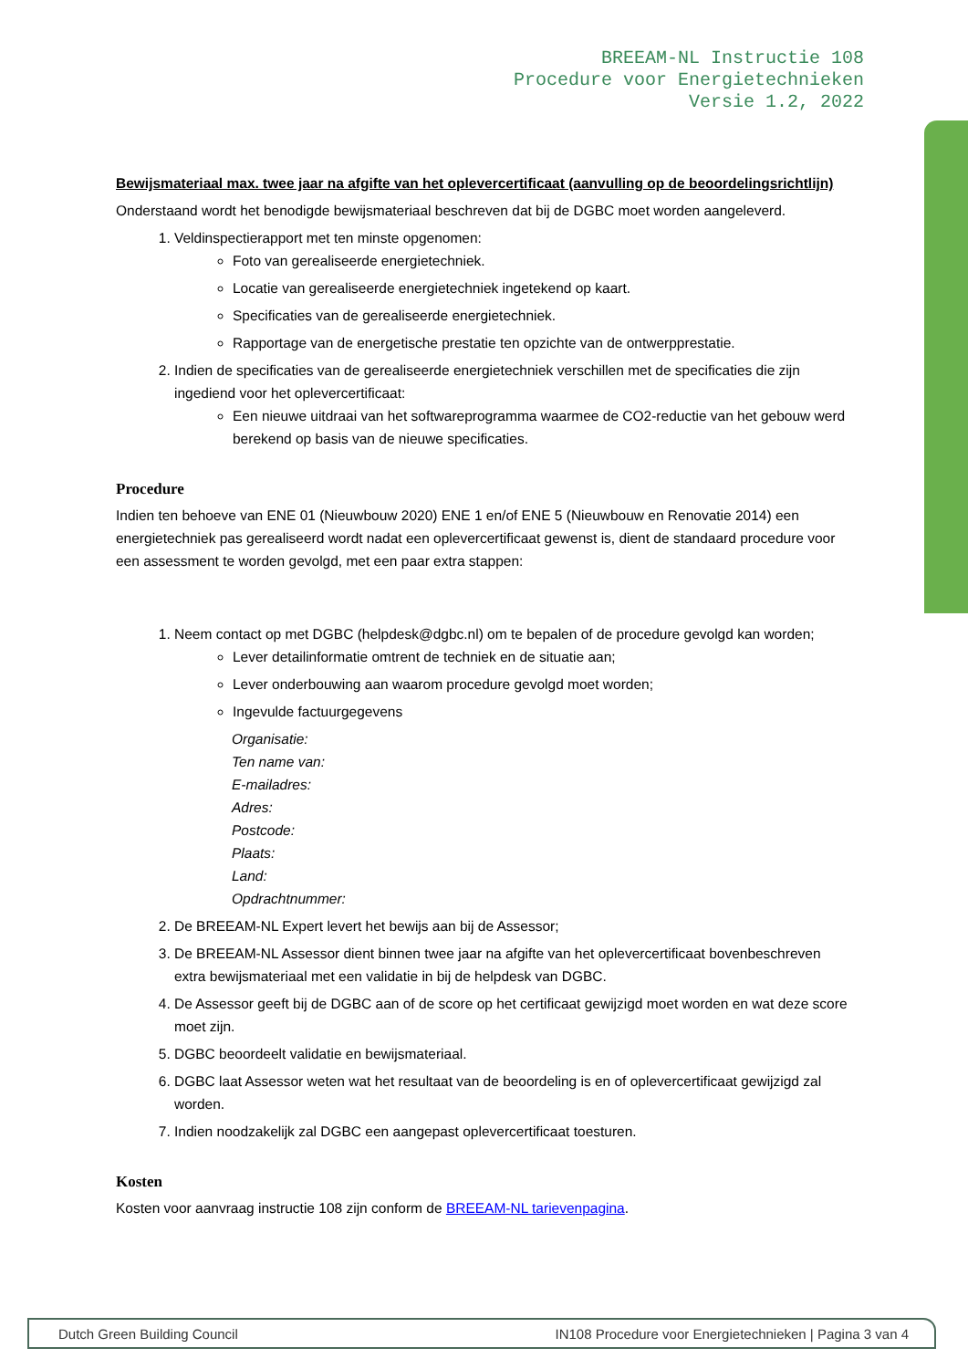BREEAM-NL Instructie 108
Procedure voor Energietechnieken
Versie 1.2, 2022
Bewijsmateriaal max. twee jaar na afgifte van het oplevercertificaat (aanvulling op de beoordelingsrichtlijn)
Onderstaand wordt het benodigde bewijsmateriaal beschreven dat bij de DGBC moet worden aangeleverd.
1. Veldinspectierapport met ten minste opgenomen:
Foto van gerealiseerde energietechniek.
Locatie van gerealiseerde energietechniek ingetekend op kaart.
Specificaties van de gerealiseerde energietechniek.
Rapportage van de energetische prestatie ten opzichte van de ontwerpprestatie.
2. Indien de specificaties van de gerealiseerde energietechniek verschillen met de specificaties die zijn ingediend voor het oplevercertificaat:
Een nieuwe uitdraai van het softwareprogramma waarmee de CO2-reductie van het gebouw werd berekend op basis van de nieuwe specificaties.
Procedure
Indien ten behoeve van ENE 01 (Nieuwbouw 2020) ENE 1 en/of ENE 5 (Nieuwbouw en Renovatie 2014) een energietechniek pas gerealiseerd wordt nadat een oplevercertificaat gewenst is, dient de standaard procedure voor een assessment te worden gevolgd, met een paar extra stappen:
1. Neem contact op met DGBC (helpdesk@dgbc.nl) om te bepalen of de procedure gevolgd kan worden;
Lever detailinformatie omtrent de techniek en de situatie aan;
Lever onderbouwing aan waarom procedure gevolgd moet worden;
Ingevulde factuurgegevens
Organisatie:
Ten name van:
E-mailadres:
Adres:
Postcode:
Plaats:
Land:
Opdrachtnummer:
2. De BREEAM-NL Expert levert het bewijs aan bij de Assessor;
3. De BREEAM-NL Assessor dient binnen twee jaar na afgifte van het oplevercertificaat bovenbeschreven extra bewijsmateriaal met een validatie in bij de helpdesk van DGBC.
4. De Assessor geeft bij de DGBC aan of de score op het certificaat gewijzigd moet worden en wat deze score moet zijn.
5. DGBC beoordeelt validatie en bewijsmateriaal.
6. DGBC laat Assessor weten wat het resultaat van de beoordeling is en of oplevercertificaat gewijzigd zal worden.
7. Indien noodzakelijk zal DGBC een aangepast oplevercertificaat toesturen.
Kosten
Kosten voor aanvraag instructie 108 zijn conform de BREEAM-NL tarievenpagina.
Dutch Green Building Council IN108 Procedure voor Energietechnieken | Pagina 3 van 4